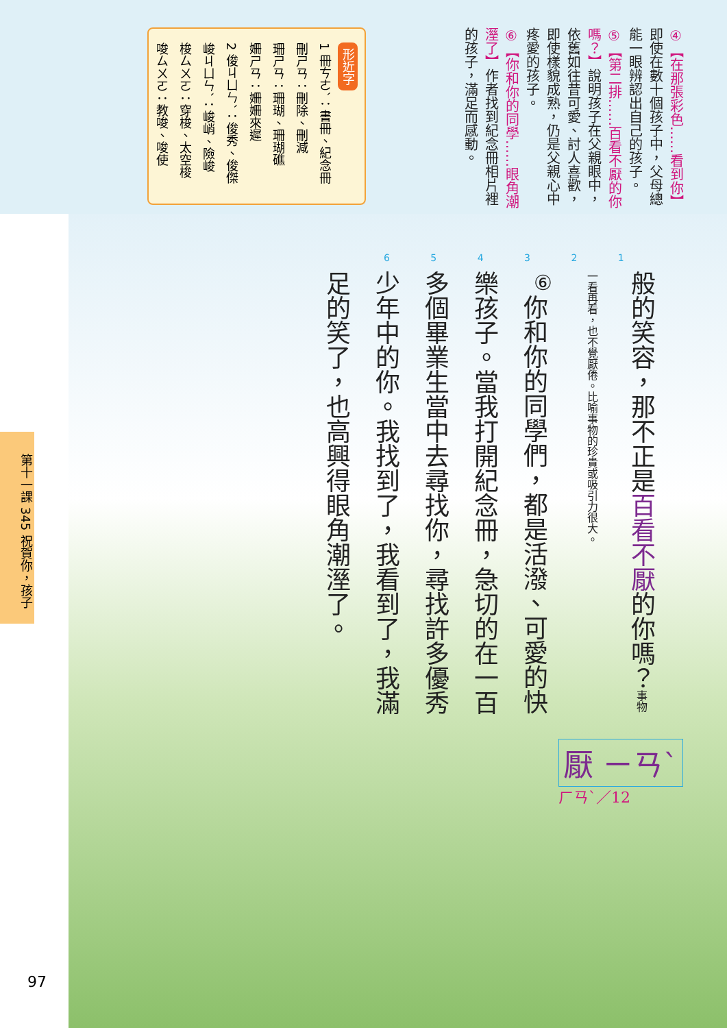④【在那張彩色……看到你】即使在數十個孩子中，父母總能一眼辨認出自己的孩子。
⑤【第二排……百看不厭的你嗎？】說明孩子在父親眼中，依舊如往昔可愛、討人喜歡，即使樣貌成熟，仍是父親心中疼愛的孩子。
⑥【你和你的同學……眼角潮溼了】作者找到紀念冊相片裡的孩子，滿足而感動。
形近字
1 冊ㄘㄜˋ：書冊、紀念冊
刪ㄕㄢ：刪除、刪減
珊ㄕㄢ：珊瑚、珊瑚礁
姍ㄕㄢ：姍姍來遲
2 俊ㄐㄩㄣˋ：俊秀、俊傑
峻ㄐㄩㄣˋ：峻峭、險峻
梭ㄙㄨㄛ：穿梭、太空梭
唆ㄙㄨㄛ：教唆、唆使
6 5 4 3 2 1
般的笑容，那不正是百看不厭的你嗎？事物一看再看，也不覺厭倦。比喻事物的珍貴或吸引力很大。
<sup>⑥</sup>你和你的同學們，都是活潑、可愛的快樂孩子。當我打開紀念冊，急切的在一百多個畢業生當中去尋找你，尋找許多優秀少年中的你。我找到了，我看到了，我滿足的笑了，也高興得眼角潮溼了。
厭 ㄧㄢˋ
ㄏㄢˋ／12
第十一課 345 祝賀你，孩子
97